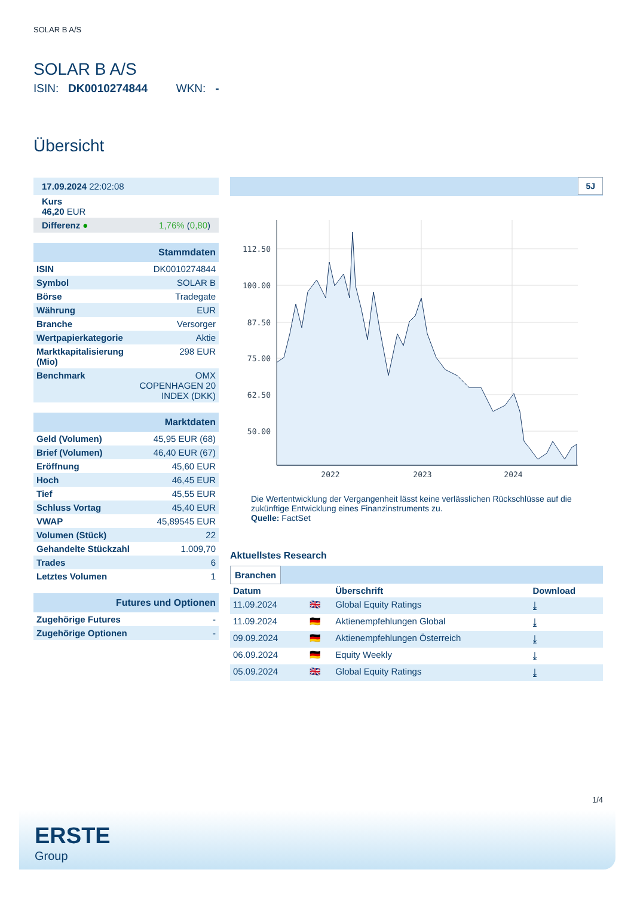SOLAR B A/S
SOLAR B A/S
ISIN: DK0010274844 WKN: -
Übersicht
| 17.09.2024 22:02:08 |
| Kurs 46,20 EUR |
| Differenz ● 1,76% ( 0,80 ) |
| Stammdaten | |
| ISIN | DK0010274844 |
| Symbol | SOLAR B |
| Börse | Tradegate |
| Währung | EUR |
| Branche | Versorger |
| Wertpapierkategorie | Aktie |
| Marktkapitalisierung (Mio) | 298 EUR |
| Benchmark | OMX COPENHAGEN 20 INDEX (DKK) |
| Marktdaten | |
| Geld (Volumen) | 45,95 EUR (68) |
| Brief (Volumen) | 46,40 EUR (67) |
| Eröffnung | 45,60 EUR |
| Hoch | 46,45 EUR |
| Tief | 45,55 EUR |
| Schluss Vortag | 45,40 EUR |
| VWAP | 45,89545 EUR |
| Volumen (Stück) | 22 |
| Gehandelte Stückzahl | 1.009,70 |
| Trades | 6 |
| Letztes Volumen | 1 |
| Futures und Optionen | |
| Zugehörige Futures | - |
| Zugehörige Optionen | - |
5J
112.50
100.00
87.50
75.00
62.50
50.00
2022
2023
2024
Die Wertentwicklung der Vergangenheit lässt keine verlässlichen Rückschlüsse auf die zukünftige Entwicklung eines Finanzinstruments zu.
Quelle: FactSet
Aktuellstes Research
Branchen
| Datum | | Überschrift | Download |
| --- | --- | --- | --- |
| 11.09.2024 | 🇬🇧 | Global Equity Ratings | ⤓ |
| 11.09.2024 | 🇩🇪 | Aktienempfehlungen Global | ⤓ |
| 09.09.2024 | 🇩🇪 | Aktienempfehlungen Österreich | ⤓ |
| 06.09.2024 | 🇩🇪 | Equity Weekly | ⤓ |
| 05.09.2024 | 🇬🇧 | Global Equity Ratings | ⤓ |
1/4
ERSTE
Group